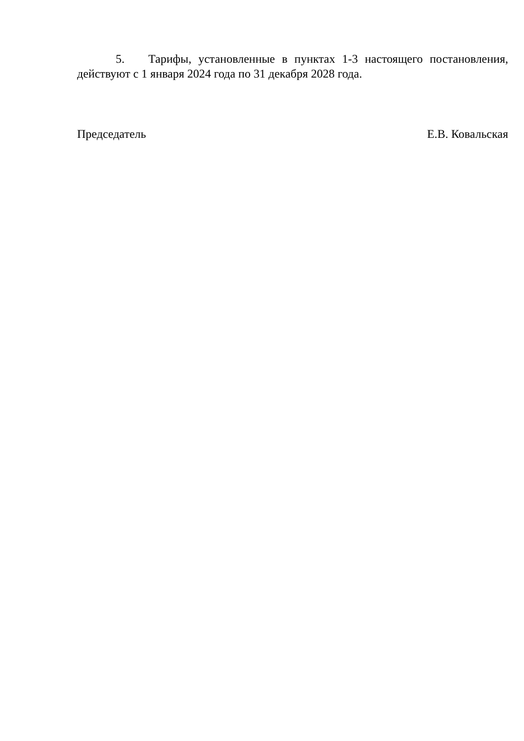5. Тарифы, установленные в пунктах 1-3 настоящего постановления, действуют с 1 января 2024 года по 31 декабря 2028 года.
Председатель Е.В. Ковальская